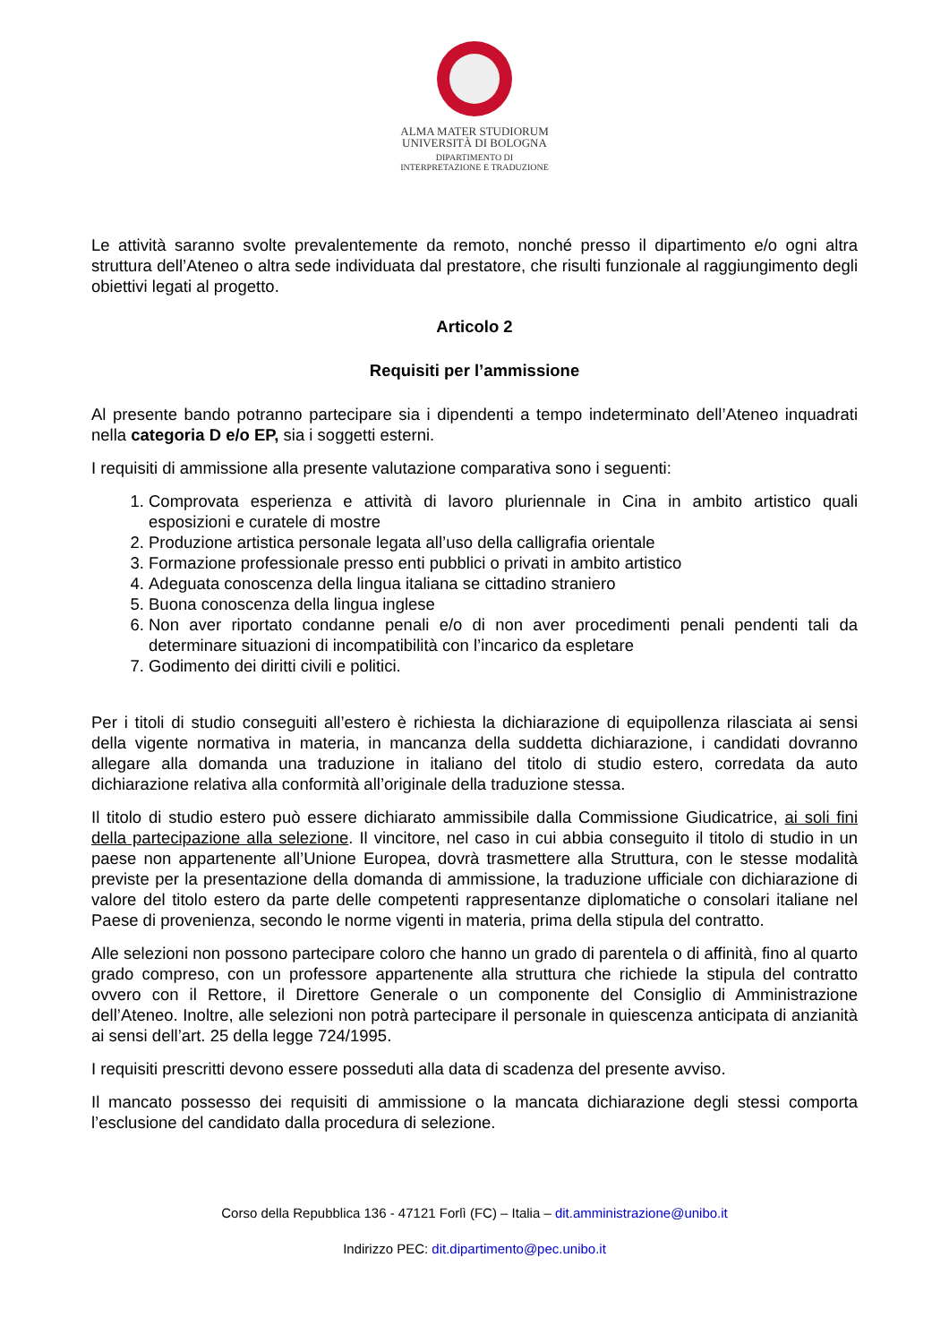ALMA MATER STUDIORUM
UNIVERSITÀ DI BOLOGNA
DIPARTIMENTO DI
INTERPRETAZIONE E TRADUZIONE
Le attività saranno svolte prevalentemente da remoto, nonché presso il dipartimento e/o ogni altra struttura dell’Ateneo o altra sede individuata dal prestatore, che risulti funzionale al raggiungimento degli obiettivi legati al progetto.
Articolo 2
Requisiti per l’ammissione
Al presente bando potranno partecipare sia i dipendenti a tempo indeterminato dell’Ateneo inquadrati nella categoria D e/o EP, sia i soggetti esterni.
I requisiti di ammissione alla presente valutazione comparativa sono i seguenti:
1. Comprovata esperienza e attività di lavoro pluriennale in Cina in ambito artistico quali esposizioni e curatele di mostre
2. Produzione artistica personale legata all’uso della calligrafia orientale
3. Formazione professionale presso enti pubblici o privati in ambito artistico
4. Adeguata conoscenza della lingua italiana se cittadino straniero
5. Buona conoscenza della lingua inglese
6. Non aver riportato condanne penali e/o di non aver procedimenti penali pendenti tali da determinare situazioni di incompatibilità con l’incarico da espletare
7. Godimento dei diritti civili e politici.
Per i titoli di studio conseguiti all’estero è richiesta la dichiarazione di equipollenza rilasciata ai sensi della vigente normativa in materia, in mancanza della suddetta dichiarazione, i candidati dovranno allegare alla domanda una traduzione in italiano del titolo di studio estero, corredata da auto dichiarazione relativa alla conformità all’originale della traduzione stessa.
Il titolo di studio estero può essere dichiarato ammissibile dalla Commissione Giudicatrice, ai soli fini della partecipazione alla selezione. Il vincitore, nel caso in cui abbia conseguito il titolo di studio in un paese non appartenente all’Unione Europea, dovrà trasmettere alla Struttura, con le stesse modalità previste per la presentazione della domanda di ammissione, la traduzione ufficiale con dichiarazione di valore del titolo estero da parte delle competenti rappresentanze diplomatiche o consolari italiane nel Paese di provenienza, secondo le norme vigenti in materia, prima della stipula del contratto.
Alle selezioni non possono partecipare coloro che hanno un grado di parentela o di affinità, fino al quarto grado compreso, con un professore appartenente alla struttura che richiede la stipula del contratto ovvero con il Rettore, il Direttore Generale o un componente del Consiglio di Amministrazione dell’Ateneo. Inoltre, alle selezioni non potrà partecipare il personale in quiescenza anticipata di anzianità ai sensi dell’art. 25 della legge 724/1995.
I requisiti prescritti devono essere posseduti alla data di scadenza del presente avviso.
Il mancato possesso dei requisiti di ammissione o la mancata dichiarazione degli stessi comporta l’esclusione del candidato dalla procedura di selezione.
Corso della Repubblica 136 - 47121 Forlì (FC) – Italia – dit.amministrazione@unibo.it
Indirizzo PEC: dit.dipartimento@pec.unibo.it